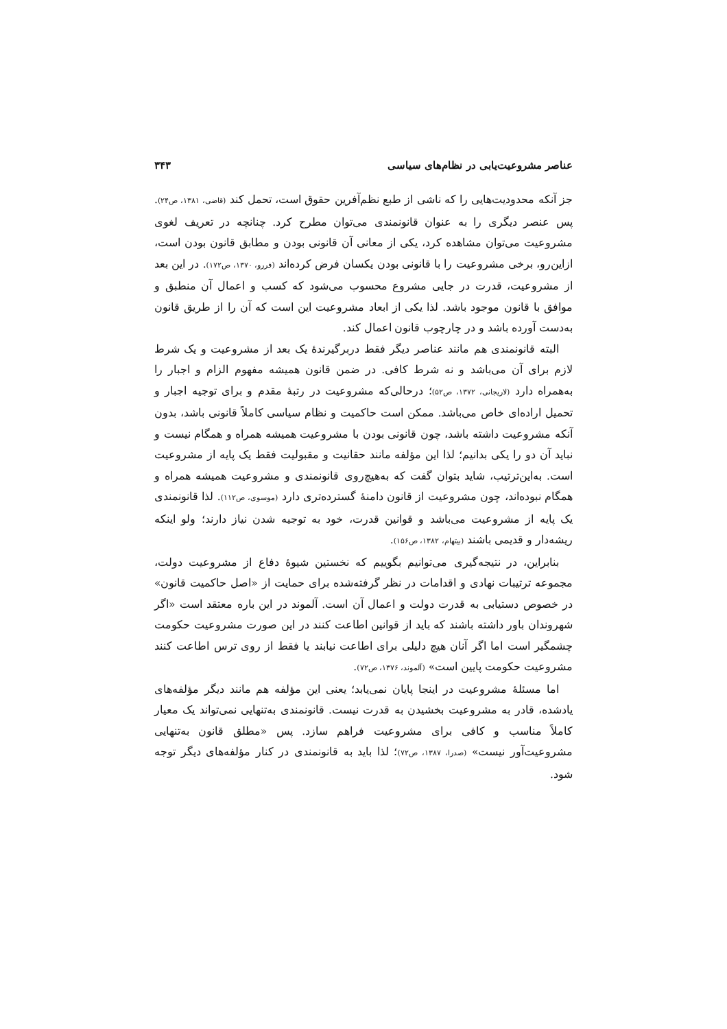عناصر مشروعیت‌یابی در نظام‌های سیاسی ۳۴۳
جز آنکه محدودیت‌هایی را که ناشی از طبع نظم‌آفرین حقوق است، تحمل کند (قاضی، ۱۳۸۱، ص۲۴). پس عنصر دیگری را به عنوان قانونمندی می‌توان مطرح کرد. چنانچه در تعریف لغوی مشروعیت می‌توان مشاهده کرد، یکی از معانی آن قانونی بودن و مطابق قانون بودن است، ازاین‌رو، برخی مشروعیت را با قانونی بودن یکسان فرض کرده‌اند (فررو، ۱۳۷۰، ص۱۷۲). در این بعد از مشروعیت، قدرت در جایی مشروع محسوب می‌شود که کسب و اعمال آن منطبق و موافق با قانون موجود باشد. لذا یکی از ابعاد مشروعیت این است که آن را از طریق قانون به‌دست آورده باشد و در چارچوب قانون اعمال کند.
البته قانونمندی هم مانند عناصر دیگر فقط دربرگیرندۀ یک بعد از مشروعیت و یک شرط لازم برای آن می‌باشد و نه شرط کافی. در ضمن قانون همیشه مفهوم الزام و اجبار را به‌همراه دارد (لاریجانی، ۱۳۷۲، ص۵۲)؛ درحالی‌که مشروعیت در رتبۀ مقدم و برای توجیه اجبار و تحمیل اراده‌ای خاص می‌باشد. ممکن است حاکمیت و نظام سیاسی کاملاً قانونی باشد، بدون آنکه مشروعیت داشته باشد، چون قانونی بودن با مشروعیت همیشه همراه و همگام نیست و نباید آن دو را یکی بدانیم؛ لذا این مؤلفه مانند حقانیت و مقبولیت فقط یک پایه از مشروعیت است. به‌این‌ترتیب، شاید بتوان گفت که به‌هیچ‌روی قانونمندی و مشروعیت همیشه همراه و همگام نبوده‌اند، چون مشروعیت از قانون دامنۀ گسترده‌تری دارد (موسوی، ص۱۱۲). لذا قانونمندی یک پایه از مشروعیت می‌باشد و قوانین قدرت، خود به توجیه شدن نیاز دارند؛ ولو اینکه ریشه‌دار و قدیمی باشند (بیتهام، ۱۳۸۲، ص۱۵۶).
بنابراین، در نتیجه‌گیری می‌توانیم بگوییم که نخستین شیوۀ دفاع از مشروعیت دولت، مجموعه ترتیبات نهادی و اقدامات در نظر گرفته‌شده برای حمایت از «اصل حاکمیت قانون» در خصوص دستیابی به قدرت دولت و اعمال آن است. آلموند در این باره معتقد است «اگر شهروندان باور داشته باشند که باید از قوانین اطاعت کنند در این صورت مشروعیت حکومت چشمگیر است اما اگر آنان هیچ دلیلی برای اطاعت نیابند یا فقط از روی ترس اطاعت کنند مشروعیت حکومت پایین است» (آلموند، ۱۳۷۶، ص۷۲).
اما مسئلۀ مشروعیت در اینجا پایان نمی‌یابد؛ یعنی این مؤلفه هم مانند دیگر مؤلفه‌های یادشده، قادر به مشروعیت بخشیدن به قدرت نیست. قانونمندی به‌تنهایی نمی‌تواند یک معیار کاملاً مناسب و کافی برای مشروعیت فراهم سازد. پس «مطلق قانون به‌تنهایی مشروعیت‌آور نیست» (صدرا، ۱۳۸۷، ص۷۲)؛ لذا باید به قانونمندی در کنار مؤلفه‌های دیگر توجه شود.